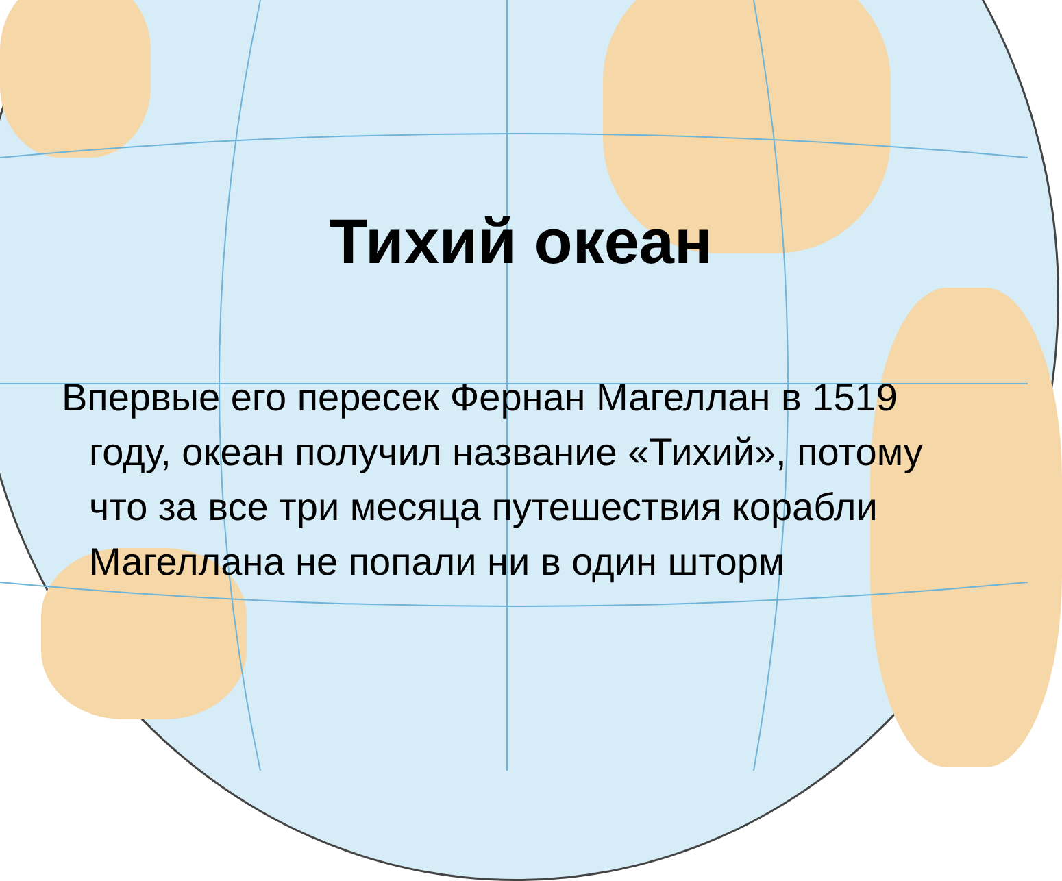Тихий океан
Впервые его пересек Фернан Магеллан в 1519 году, океан получил название «Тихий», потому что за все три месяца путешествия корабли Магеллана не попали ни в один шторм